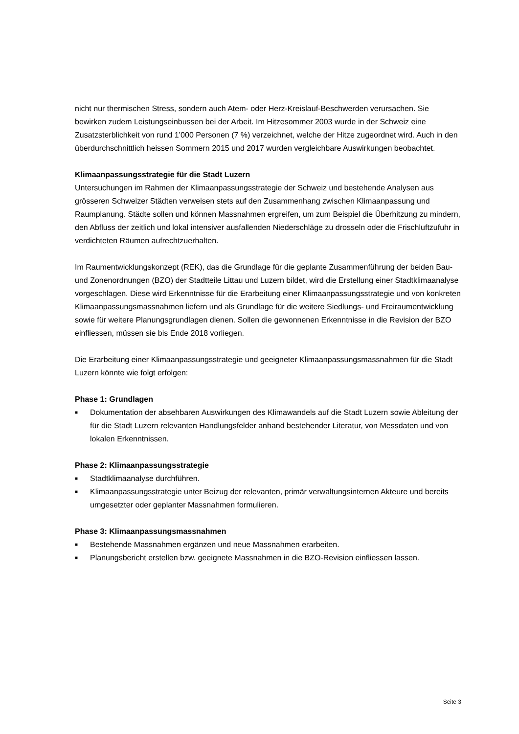nicht nur thermischen Stress, sondern auch Atem- oder Herz-Kreislauf-Beschwerden verursachen. Sie bewirken zudem Leistungseinbussen bei der Arbeit. Im Hitzesommer 2003 wurde in der Schweiz eine Zusatzsterblichkeit von rund 1’000 Personen (7 %) verzeichnet, welche der Hitze zugeordnet wird. Auch in den überdurchschnittlich heissen Sommern 2015 und 2017 wurden vergleichbare Auswirkungen beobachtet.
Klimaanpassungsstrategie für die Stadt Luzern
Untersuchungen im Rahmen der Klimaanpassungsstrategie der Schweiz und bestehende Analysen aus grösseren Schweizer Städten verweisen stets auf den Zusammenhang zwischen Klimaanpassung und Raumplanung. Städte sollen und können Massnahmen ergreifen, um zum Beispiel die Überhitzung zu mindern, den Abfluss der zeitlich und lokal intensiver ausfallenden Niederschläge zu drosseln oder die Frischluftzufuhr in verdichteten Räumen aufrechtzuerhalten.
Im Raumentwicklungskonzept (REK), das die Grundlage für die geplante Zusammenführung der beiden Bau- und Zonenordnungen (BZO) der Stadtteile Littau und Luzern bildet, wird die Erstellung einer Stadtklimaanalyse vorgeschlagen. Diese wird Erkenntnisse für die Erarbeitung einer Klimaanpassungsstrategie und von konkreten Klimaanpassungsmassnahmen liefern und als Grundlage für die weitere Siedlungs- und Freiraumentwicklung sowie für weitere Planungsgrundlagen dienen. Sollen die gewonnenen Erkenntnisse in die Revision der BZO einfliessen, müssen sie bis Ende 2018 vorliegen.
Die Erarbeitung einer Klimaanpassungsstrategie und geeigneter Klimaanpassungsmassnahmen für die Stadt Luzern könnte wie folgt erfolgen:
Phase 1: Grundlagen
■ Dokumentation der absehbaren Auswirkungen des Klimawandels auf die Stadt Luzern sowie Ableitung der für die Stadt Luzern relevanten Handlungsfelder anhand bestehender Literatur, von Messdaten und von lokalen Erkenntnissen.
Phase 2: Klimaanpassungsstrategie
■ Stadtklimaanalyse durchführen.
■ Klimaanpassungsstrategie unter Beizug der relevanten, primär verwaltungsinternen Akteure und bereits umgesetzter oder geplanter Massnahmen formulieren.
Phase 3: Klimaanpassungsmassnahmen
■ Bestehende Massnahmen ergänzen und neue Massnahmen erarbeiten.
■ Planungsbericht erstellen bzw. geeignete Massnahmen in die BZO-Revision einfliessen lassen.
Seite 3